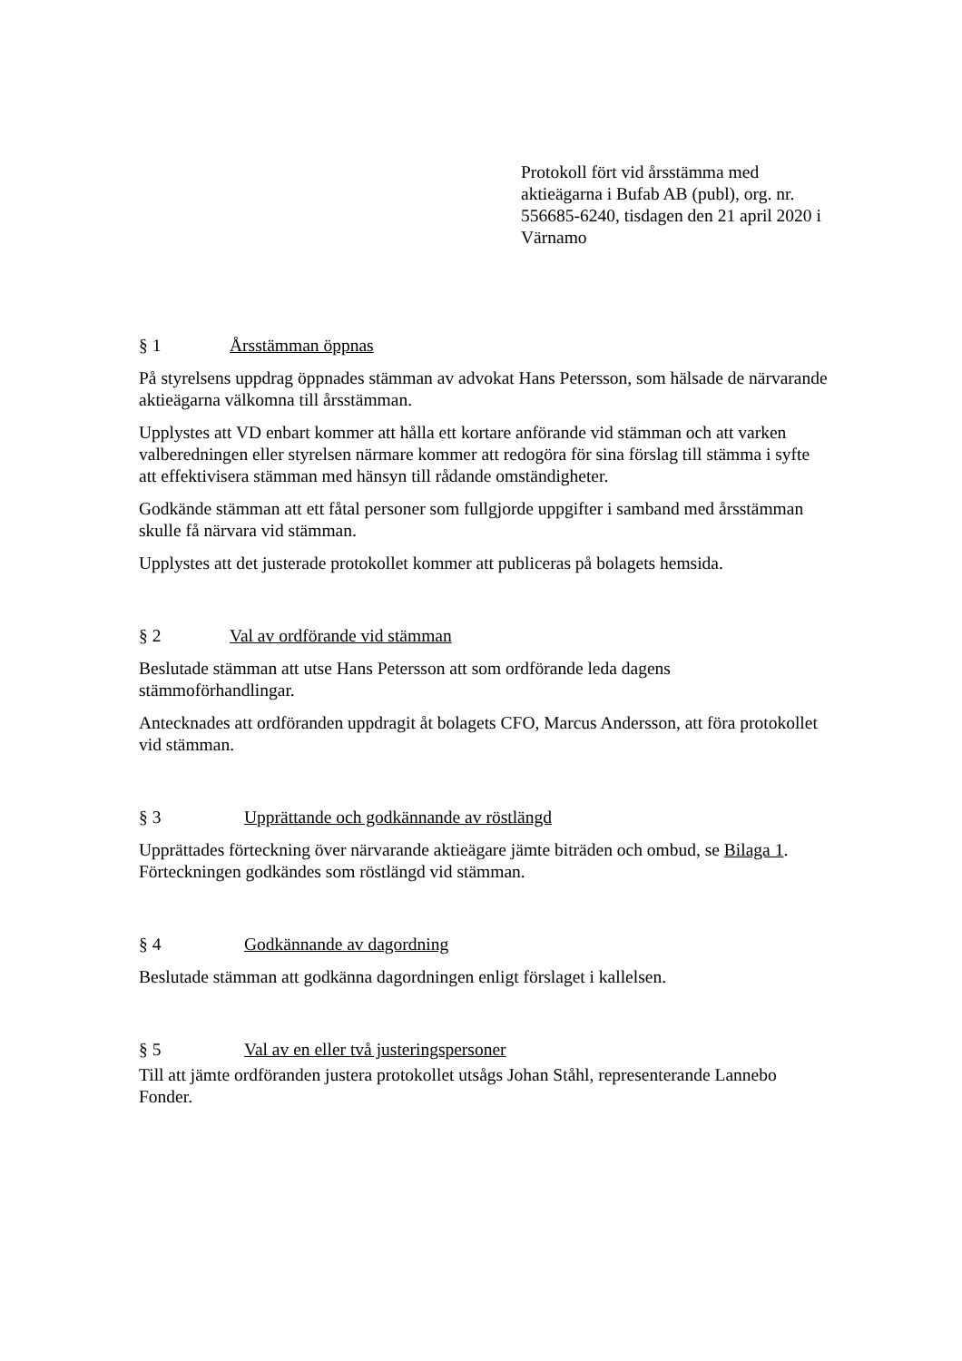Protokoll fört vid årsstämma med aktieägarna i Bufab AB (publ), org. nr. 556685-6240, tisdagen den 21 april 2020 i Värnamo
§ 1 Årsstämman öppnas
På styrelsens uppdrag öppnades stämman av advokat Hans Petersson, som hälsade de närvarande aktieägarna välkomna till årsstämman.
Upplystes att VD enbart kommer att hålla ett kortare anförande vid stämman och att varken valberedningen eller styrelsen närmare kommer att redogöra för sina förslag till stämma i syfte att effektivisera stämman med hänsyn till rådande omständigheter.
Godkände stämman att ett fåtal personer som fullgjorde uppgifter i samband med årsstämman skulle få närvara vid stämman.
Upplystes att det justerade protokollet kommer att publiceras på bolagets hemsida.
§ 2 Val av ordförande vid stämman
Beslutade stämman att utse Hans Petersson att som ordförande leda dagens stämmoförhandlingar.
Antecknades att ordföranden uppdragit åt bolagets CFO, Marcus Andersson, att föra protokollet vid stämman.
§ 3 Upprättande och godkännande av röstlängd
Upprättades förteckning över närvarande aktieägare jämte biträden och ombud, se Bilaga 1. Förteckningen godkändes som röstlängd vid stämman.
§ 4 Godkännande av dagordning
Beslutade stämman att godkänna dagordningen enligt förslaget i kallelsen.
§ 5 Val av en eller två justeringspersoner
Till att jämte ordföranden justera protokollet utsågs Johan Ståhl, representerande Lannebo Fonder.